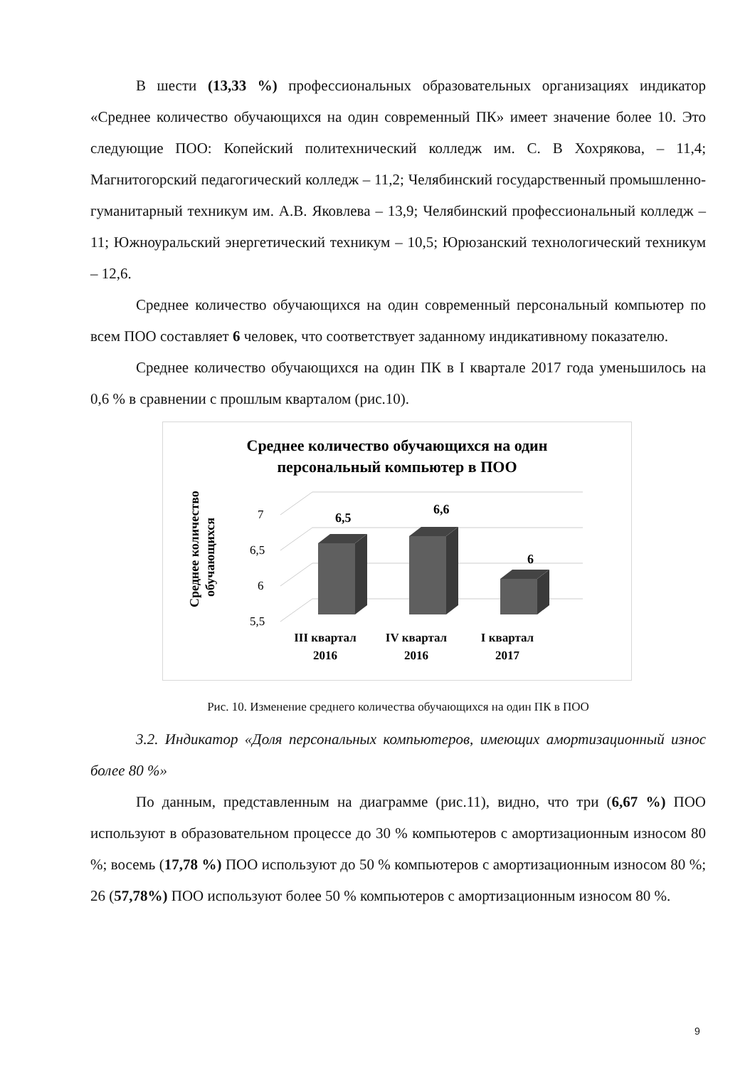В шести (13,33 %) профессиональных образовательных организациях индикатор «Среднее количество обучающихся на один современный ПК» имеет значение более 10. Это следующие ПОО: Копейский политехнический колледж им. С. В Хохрякова, – 11,4; Магнитогорский педагогический колледж – 11,2; Челябинский государственный промышленно-гуманитарный техникум им. А.В. Яковлева – 13,9; Челябинский профессиональный колледж – 11; Южноуральский энергетический техникум – 10,5; Юрюзанский технологический техникум – 12,6.
Среднее количество обучающихся на один современный персональный компьютер по всем ПОО составляет 6 человек, что соответствует заданному индикативному показателю.
Среднее количество обучающихся на один ПК в I квартале 2017 года уменьшилось на 0,6 % в сравнении с прошлым кварталом (рис.10).
Среднее количество обучающихся на один
персональный компьютер в ПОО
Среднее количество
обучающихся
7
6,5
6
5,5
6,5
6,6
6
III квартал
2016
IV квартал
2016
I квартал
2017
Рис. 10. Изменение среднего количества обучающихся на один ПК в ПОО
3.2. Индикатор «Доля персональных компьютеров, имеющих амортизационный износ более 80 %»
По данным, представленным на диаграмме (рис.11), видно, что три (6,67 %) ПОО используют в образовательном процессе до 30 % компьютеров с амортизационным износом 80 %; восемь (17,78 %) ПОО используют до 50 % компьютеров с амортизационным износом 80 %; 26 (57,78%) ПОО используют более 50 % компьютеров с амортизационным износом 80 %.
9